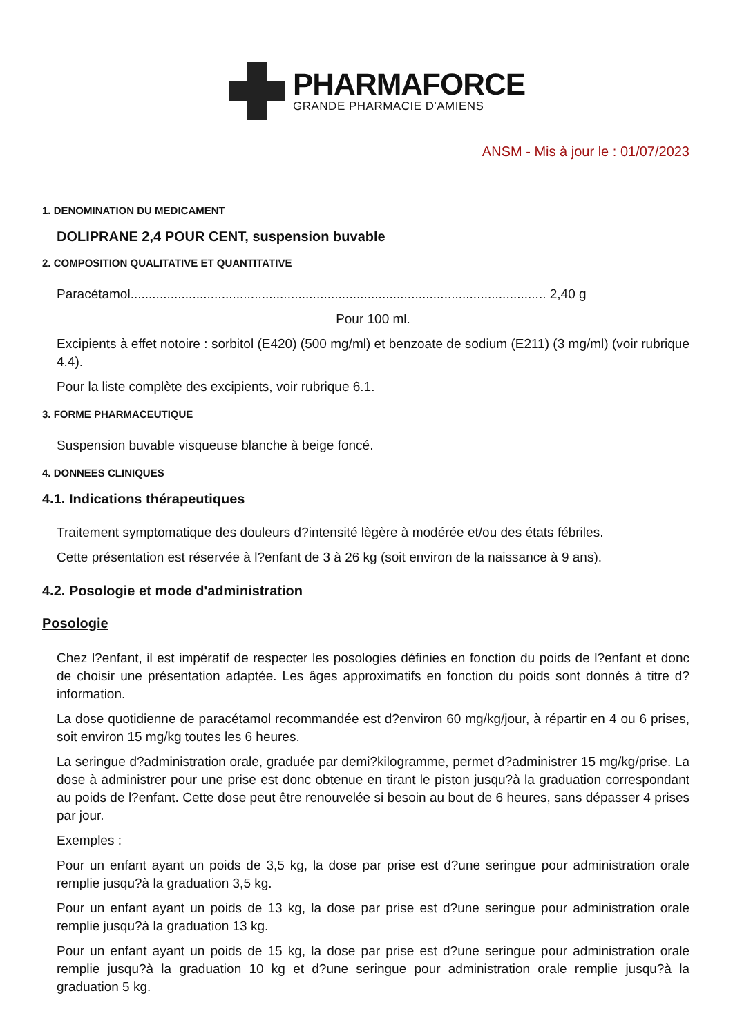PHARMAFORCE
GRANDE PHARMACIE D'AMIENS
ANSM - Mis à jour le : 01/07/2023
1. DENOMINATION DU MEDICAMENT
DOLIPRANE 2,4 POUR CENT, suspension buvable
2. COMPOSITION QUALITATIVE ET QUANTITATIVE
Paracétamol.................................................................................................................. 2,40 g
Pour 100 ml.
Excipients à effet notoire : sorbitol (E420) (500 mg/ml) et benzoate de sodium (E211) (3 mg/ml) (voir rubrique 4.4).
Pour la liste complète des excipients, voir rubrique 6.1.
3. FORME PHARMACEUTIQUE
Suspension buvable visqueuse blanche à beige foncé.
4. DONNEES CLINIQUES
4.1. Indications thérapeutiques
Traitement symptomatique des douleurs d?intensité lègère à modérée et/ou des états fébriles.
Cette présentation est réservée à l?enfant de 3 à 26 kg (soit environ de la naissance à 9 ans).
4.2. Posologie et mode d'administration
Posologie
Chez l?enfant, il est impératif de respecter les posologies définies en fonction du poids de l?enfant et donc de choisir une présentation adaptée. Les âges approximatifs en fonction du poids sont donnés à titre d?information.
La dose quotidienne de paracétamol recommandée est d?environ 60 mg/kg/jour, à répartir en 4 ou 6 prises, soit environ 15 mg/kg toutes les 6 heures.
La seringue d?administration orale, graduée par demi?kilogramme, permet d?administrer 15 mg/kg/prise. La dose à administrer pour une prise est donc obtenue en tirant le piston jusqu?à la graduation correspondant au poids de l?enfant. Cette dose peut être renouvelée si besoin au bout de 6 heures, sans dépasser 4 prises par jour.
Exemples :
Pour un enfant ayant un poids de 3,5 kg, la dose par prise est d?une seringue pour administration orale remplie jusqu?à la graduation 3,5 kg.
Pour un enfant ayant un poids de 13 kg, la dose par prise est d?une seringue pour administration orale remplie jusqu?à la graduation 13 kg.
Pour un enfant ayant un poids de 15 kg, la dose par prise est d?une seringue pour administration orale remplie jusqu?à la graduation 10 kg et d?une seringue pour administration orale remplie jusqu?à la graduation 5 kg.